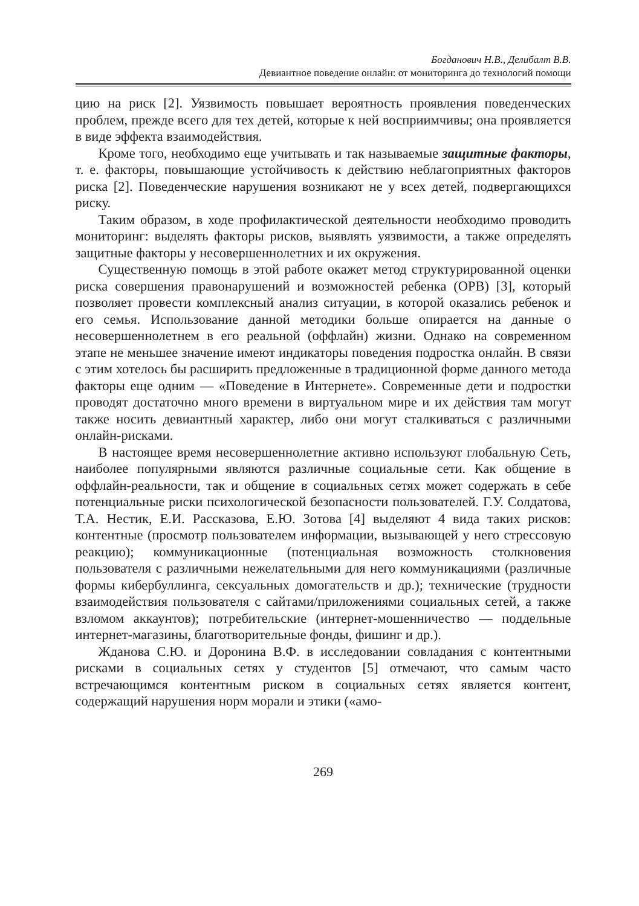Богданович Н.В., Делибалт В.В.
Девиантное поведение онлайн: от мониторинга до технологий помощи
цию на риск [2]. Уязвимость повышает вероятность проявления поведенческих проблем, прежде всего для тех детей, которые к ней восприимчивы; она проявляется в виде эффекта взаимодействия.
Кроме того, необходимо еще учитывать и так называемые защитные факторы, т. е. факторы, повышающие устойчивость к действию неблагоприятных факторов риска [2]. Поведенческие нарушения возникают не у всех детей, подвергающихся риску.
Таким образом, в ходе профилактической деятельности необходимо проводить мониторинг: выделять факторы рисков, выявлять уязвимости, а также определять защитные факторы у несовершеннолетних и их окружения.
Существенную помощь в этой работе окажет метод структурированной оценки риска совершения правонарушений и возможностей ребенка (ОРВ) [3], который позволяет провести комплексный анализ ситуации, в которой оказались ребенок и его семья. Использование данной методики больше опирается на данные о несовершеннолетнем в его реальной (оффлайн) жизни. Однако на современном этапе не меньшее значение имеют индикаторы поведения подростка онлайн. В связи с этим хотелось бы расширить предложенные в традиционной форме данного метода факторы еще одним — «Поведение в Интернете». Современные дети и подростки проводят достаточно много времени в виртуальном мире и их действия там могут также носить девиантный характер, либо они могут сталкиваться с различными онлайн-рисками.
В настоящее время несовершеннолетние активно используют глобальную Сеть, наиболее популярными являются различные социальные сети. Как общение в оффлайн-реальности, так и общение в социальных сетях может содержать в себе потенциальные риски психологической безопасности пользователей. Г.У. Солдатова, Т.А. Нестик, Е.И. Рассказова, Е.Ю. Зотова [4] выделяют 4 вида таких рисков: контентные (просмотр пользователем информации, вызывающей у него стрессовую реакцию); коммуникационные (потенциальная возможность столкновения пользователя с различными нежелательными для него коммуникациями (различные формы кибербуллинга, сексуальных домогательств и др.); технические (трудности взаимодействия пользователя с сайтами/приложениями социальных сетей, а также взломом аккаунтов); потребительские (интернет-мошенничество — поддельные интернет-магазины, благотворительные фонды, фишинг и др.).
Жданова С.Ю. и Доронина В.Ф. в исследовании совладания с контентными рисками в социальных сетях у студентов [5] отмечают, что самым часто встречающимся контентным риском в социальных сетях является контент, содержащий нарушения норм морали и этики («амо-
269